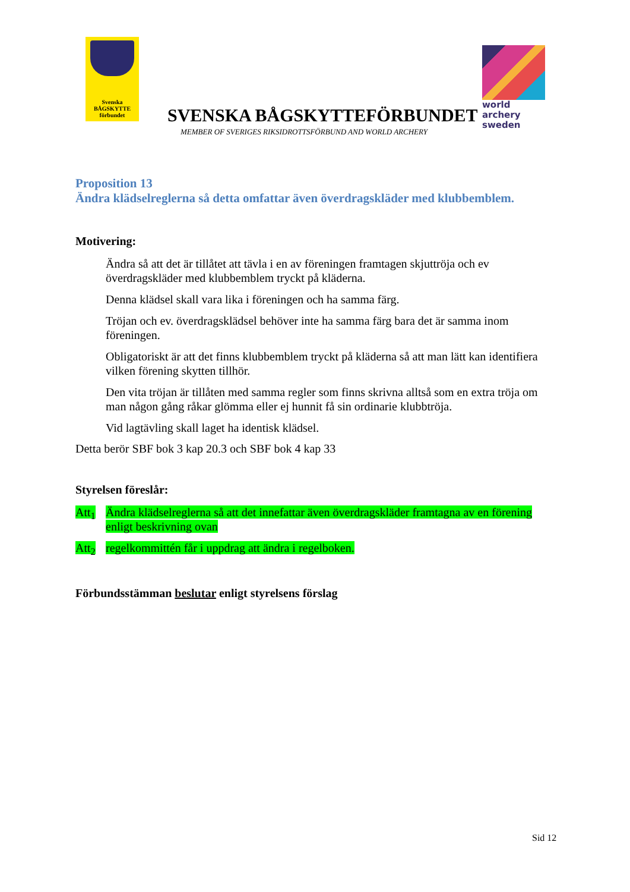Svenska
BÅGSKYTTE
förbundet
SVENSKA BÅGSKYTTEFÖRBUNDET
MEMBER OF SVERIGES RIKSIDROTTSFÖRBUND AND WORLD ARCHERY
world archery
sweden
Proposition 13
Ändra klädselreglerna så detta omfattar även överdragskläder med klubbemblem.
Motivering:
Ändra så att det är tillåtet att tävla i en av föreningen framtagen skjuttröja och ev överdragskläder med klubbemblem tryckt på kläderna.
Denna klädsel skall vara lika i föreningen och ha samma färg.
Tröjan och ev. överdragsklädsel behöver inte ha samma färg bara det är samma inom föreningen.
Obligatoriskt är att det finns klubbemblem tryckt på kläderna så att man lätt kan identifiera vilken förening skytten tillhör.
Den vita tröjan är tillåten med samma regler som finns skrivna alltså som en extra tröja om man någon gång råkar glömma eller ej hunnit få sin ordinarie klubbtröja.
Vid lagtävling skall laget ha identisk klädsel.
Detta berör SBF bok 3 kap 20.3 och SBF bok 4 kap 33
Styrelsen föreslår:
Att<sub>1</sub> Ändra klädselreglerna så att det innefattar även överdragskläder framtagna av en förening enligt beskrivning ovan
Att<sub>2</sub> regelkommittén får i uppdrag att ändra i regelboken.
Förbundsstämman beslutar enligt styrelsens förslag
Sid 12